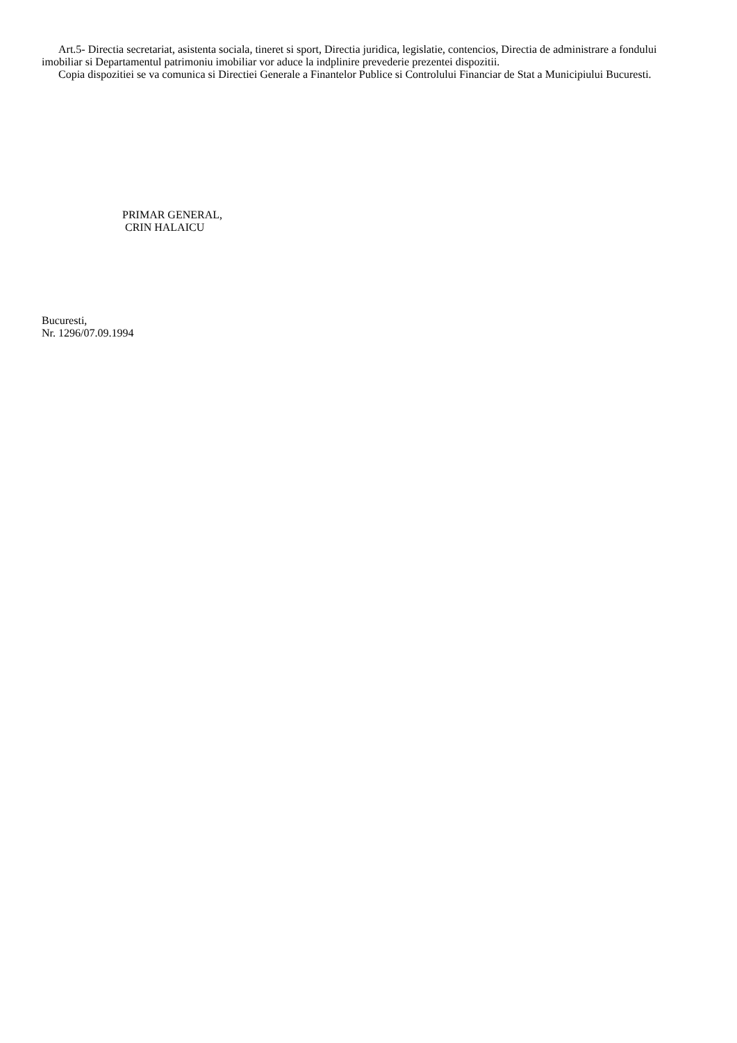Art.5- Directia secretariat, asistenta sociala, tineret si sport, Directia juridica, legislatie, contencios, Directia de administrare a fondului imobiliar si Departamentul patrimoniu imobiliar vor aduce la indplinire prevederie prezentei dispozitii.
Copia dispozitiei se va comunica si Directiei Generale a Finantelor Publice si Controlului Financiar de Stat a Municipiului Bucuresti.
PRIMAR GENERAL,
CRIN HALAICU
Bucuresti,
Nr. 1296/07.09.1994